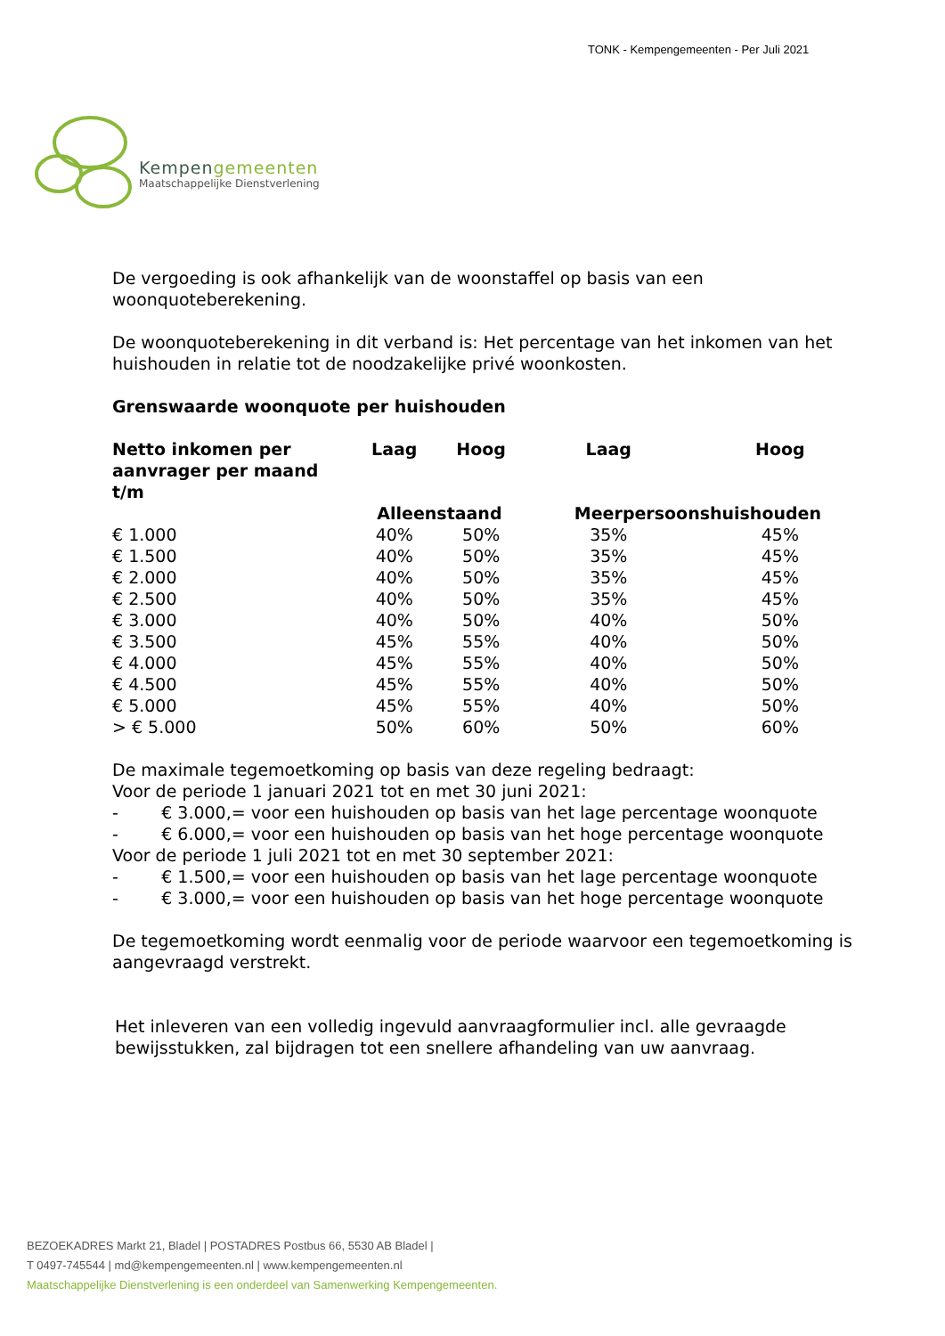TONK - Kempengemeenten - Per Juli 2021
Kempengemeenten
Maatschappelijke Dienstverlening
De vergoeding is ook afhankelijk van de woonstaffel op basis van een woonquoteberekening.
De woonquoteberekening in dit verband is: Het percentage van het inkomen van het huishouden in relatie tot de noodzakelijke privé woonkosten.
Grenswaarde woonquote per huishouden
| Netto inkomen per aanvrager per maand t/m | Laag | Hoog | Laag | Hoog |
| --- | --- | --- | --- | --- |
| | Alleenstaand | | Meerpersoonshuishouden | |
| € 1.000 | 40% | 50% | 35% | 45% |
| € 1.500 | 40% | 50% | 35% | 45% |
| € 2.000 | 40% | 50% | 35% | 45% |
| € 2.500 | 40% | 50% | 35% | 45% |
| € 3.000 | 40% | 50% | 40% | 50% |
| € 3.500 | 45% | 55% | 40% | 50% |
| € 4.000 | 45% | 55% | 40% | 50% |
| € 4.500 | 45% | 55% | 40% | 50% |
| € 5.000 | 45% | 55% | 40% | 50% |
| > € 5.000 | 50% | 60% | 50% | 60% |
De maximale tegemoetkoming op basis van deze regeling bedraagt:
Voor de periode 1 januari 2021 tot en met 30 juni 2021:
- € 3.000,= voor een huishouden op basis van het lage percentage woonquote
- € 6.000,= voor een huishouden op basis van het hoge percentage woonquote
Voor de periode 1 juli 2021 tot en met 30 september 2021:
- € 1.500,= voor een huishouden op basis van het lage percentage woonquote
- € 3.000,= voor een huishouden op basis van het hoge percentage woonquote
De tegemoetkoming wordt eenmalig voor de periode waarvoor een tegemoetkoming is aangevraagd verstrekt.
Het inleveren van een volledig ingevuld aanvraagformulier incl. alle gevraagde bewijsstukken, zal bijdragen tot een snellere afhandeling van uw aanvraag.
BEZOEKADRES Markt 21, Bladel | POSTADRES Postbus 66, 5530 AB Bladel |
T 0497-745544 | md@kempengemeenten.nl | www.kempengemeenten.nl
Maatschappelijke Dienstverlening is een onderdeel van Samenwerking Kempengemeenten.